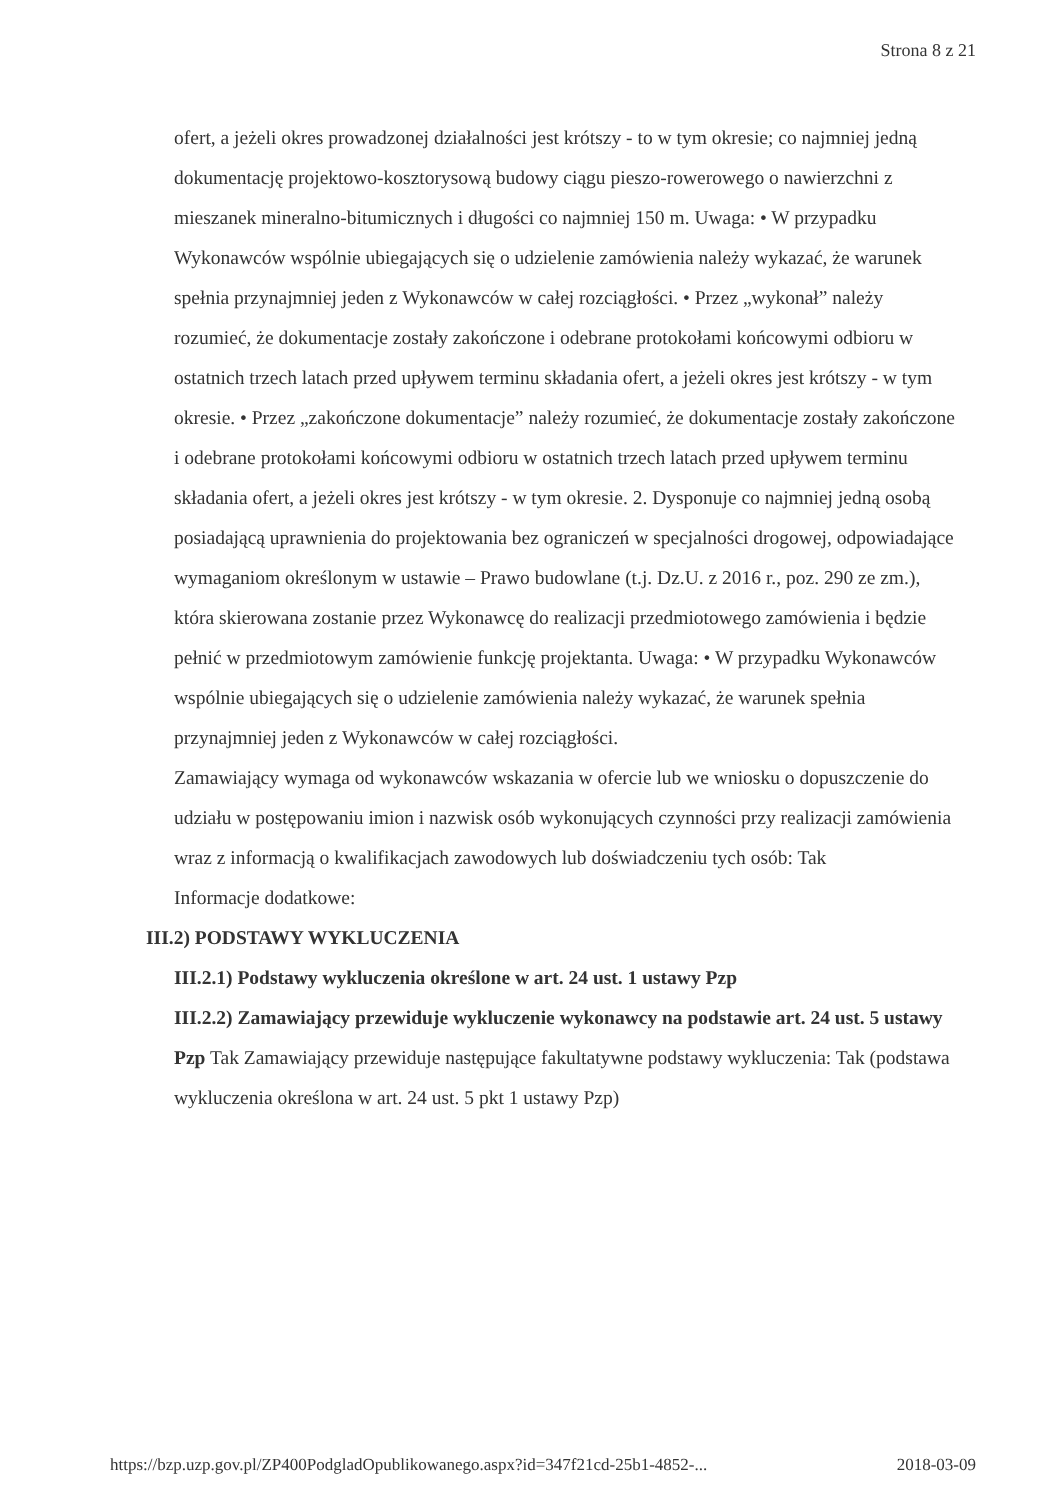Strona 8 z 21
ofert, a jeżeli okres prowadzonej działalności jest krótszy - to w tym okresie; co najmniej jedną dokumentację projektowo-kosztorysową budowy ciągu pieszo-rowerowego o nawierzchni z mieszanek mineralno-bitumicznych i długości co najmniej 150 m. Uwaga: • W przypadku Wykonawców wspólnie ubiegających się o udzielenie zamówienia należy wykazać, że warunek spełnia przynajmniej jeden z Wykonawców w całej rozciągłości. • Przez „wykonał” należy rozumieć, że dokumentacje zostały zakończone i odebrane protokołami końcowymi odbioru w ostatnich trzech latach przed upływem terminu składania ofert, a jeżeli okres jest krótszy - w tym okresie. • Przez „zakończone dokumentacje” należy rozumieć, że dokumentacje zostały zakończone i odebrane protokołami końcowymi odbioru w ostatnich trzech latach przed upływem terminu składania ofert, a jeżeli okres jest krótszy - w tym okresie. 2. Dysponuje co najmniej jedną osobą posiadającą uprawnienia do projektowania bez ograniczeń w specjalności drogowej, odpowiadające wymaganiom określonym w ustawie – Prawo budowlane (t.j. Dz.U. z 2016 r., poz. 290 ze zm.), która skierowana zostanie przez Wykonawcę do realizacji przedmiotowego zamówienia i będzie pełnić w przedmiotowym zamówienie funkcję projektanta. Uwaga: • W przypadku Wykonawców wspólnie ubiegających się o udzielenie zamówienia należy wykazać, że warunek spełnia przynajmniej jeden z Wykonawców w całej rozciągłości.
Zamawiający wymaga od wykonawców wskazania w ofercie lub we wniosku o dopuszczenie do udziału w postępowaniu imion i nazwisk osób wykonujących czynności przy realizacji zamówienia wraz z informacją o kwalifikacjach zawodowych lub doświadczeniu tych osób: Tak
Informacje dodatkowe:
III.2) PODSTAWY WYKLUCZENIA
III.2.1) Podstawy wykluczenia określone w art. 24 ust. 1 ustawy Pzp
III.2.2) Zamawiający przewiduje wykluczenie wykonawcy na podstawie art. 24 ust. 5 ustawy Pzp Tak Zamawiający przewiduje następujące fakultatywne podstawy wykluczenia: Tak (podstawa wykluczenia określona w art. 24 ust. 5 pkt 1 ustawy Pzp)
https://bzp.uzp.gov.pl/ZP400PodgladOpublikowanego.aspx?id=347f21cd-25b1-4852-... 2018-03-09